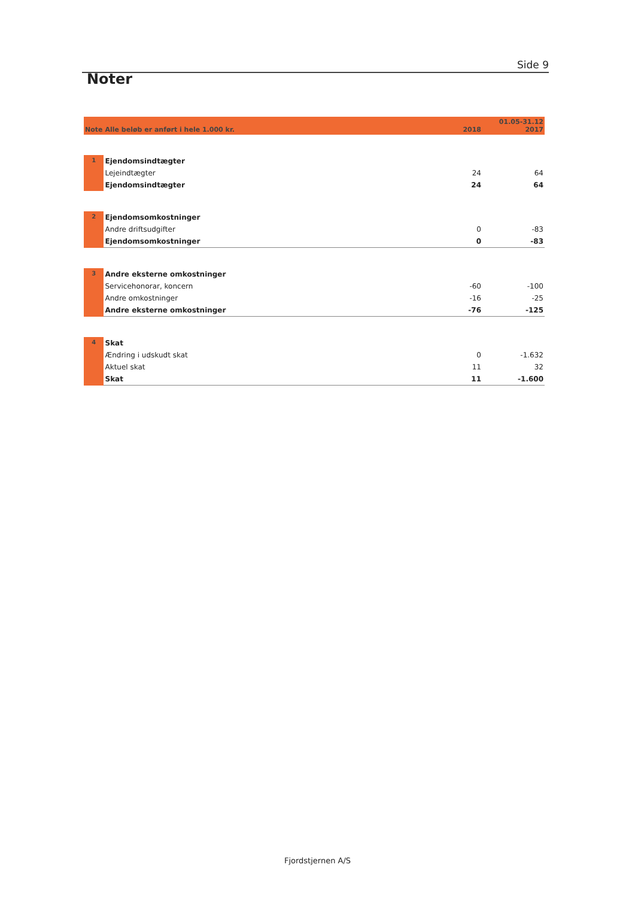Side 9
Noter
| Note | Alle beløb er anført i hele 1.000 kr. | 2018 | 01.05-31.12 2017 |
| --- | --- | --- | --- |
| 1 | Ejendomsindtægter | | |
| | Lejeindtægter | 24 | 64 |
| | Ejendomsindtægter | 24 | 64 |
| 2 | Ejendomsomkostninger | | |
| | Andre driftsudgifter | 0 | -83 |
| | Ejendomsomkostninger | 0 | -83 |
| 3 | Andre eksterne omkostninger | | |
| | Servicehonorar, koncern | -60 | -100 |
| | Andre omkostninger | -16 | -25 |
| | Andre eksterne omkostninger | -76 | -125 |
| 4 | Skat | | |
| | Ændring i udskudt skat | 0 | -1.632 |
| | Aktuel skat | 11 | 32 |
| | Skat | 11 | -1.600 |
Fjordstjernen A/S